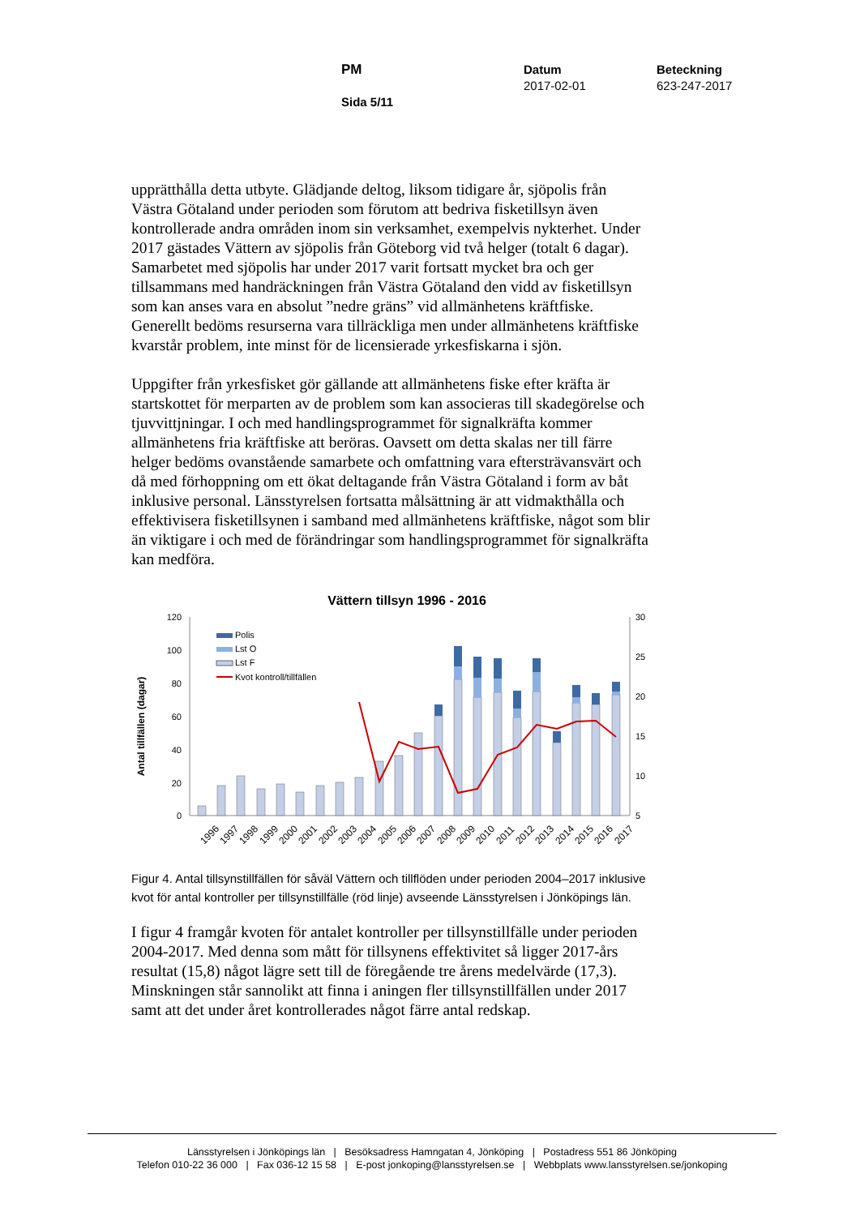PM
Sida 5/11
Datum
2017-02-01
Beteckning
623-247-2017
upprätthålla detta utbyte. Glädjande deltog, liksom tidigare år, sjöpolis från Västra Götaland under perioden som förutom att bedriva fisketillsyn även kontrollerade andra områden inom sin verksamhet, exempelvis nykterhet. Under 2017 gästades Vättern av sjöpolis från Göteborg vid två helger (totalt 6 dagar). Samarbetet med sjöpolis har under 2017 varit fortsatt mycket bra och ger tillsammans med handräckningen från Västra Götaland den vidd av fisketillsyn som kan anses vara en absolut ”nedre gräns” vid allmänhetens kräftfiske. Generellt bedöms resurserna vara tillräckliga men under allmänhetens kräftfiske kvarstår problem, inte minst för de licensierade yrkesfiskarna i sjön.
Uppgifter från yrkesfisket gör gällande att allmänhetens fiske efter kräfta är startskottet för merparten av de problem som kan associeras till skadegörelse och tjuvvittjningar. I och med handlingsprogrammet för signalkräfta kommer allmänhetens fria kräftfiske att beröras. Oavsett om detta skalas ner till färre helger bedöms ovanstående samarbete och omfattning vara eftersträvansvärt och då med förhoppning om ett ökat deltagande från Västra Götaland i form av båt inklusive personal. Länsstyrelsen fortsatta målsättning är att vidmakthålla och effektivisera fisketillsynen i samband med allmänhetens kräftfiske, något som blir än viktigare i och med de förändringar som handlingsprogrammet för signalkräfta kan medföra.
Vättern tillsyn 1996 - 2016
Antal tillfällen (dagar)
120
100
80
60
40
20
0
30
25
20
15
10
5
Polis
Lst O
Lst F
Kvot kontroll/tillfällen
1996
1997
1998
1999
2000
2001
2002
2003
2004
2005
2006
2007
2008
2009
2010
2011
2012
2013
2014
2015
2016
2017
Figur 4. Antal tillsynstillfällen för såväl Vättern och tillflöden under perioden 2004–2017 inklusive kvot för antal kontroller per tillsynstillfälle (röd linje) avseende Länsstyrelsen i Jönköpings län.
I figur 4 framgår kvoten för antalet kontroller per tillsynstillfälle under perioden 2004-2017. Med denna som mått för tillsynens effektivitet så ligger 2017-års resultat (15,8) något lägre sett till de föregående tre årens medelvärde (17,3). Minskningen står sannolikt att finna i aningen fler tillsynstillfällen under 2017 samt att det under året kontrollerades något färre antal redskap.
Länsstyrelsen i Jönköpings län | Besöksadress Hamngatan 4, Jönköping | Postadress 551 86 Jönköping
Telefon 010-22 36 000 | Fax 036-12 15 58 | E-post jonkoping@lansstyrelsen.se | Webbplats www.lansstyrelsen.se/jonkoping